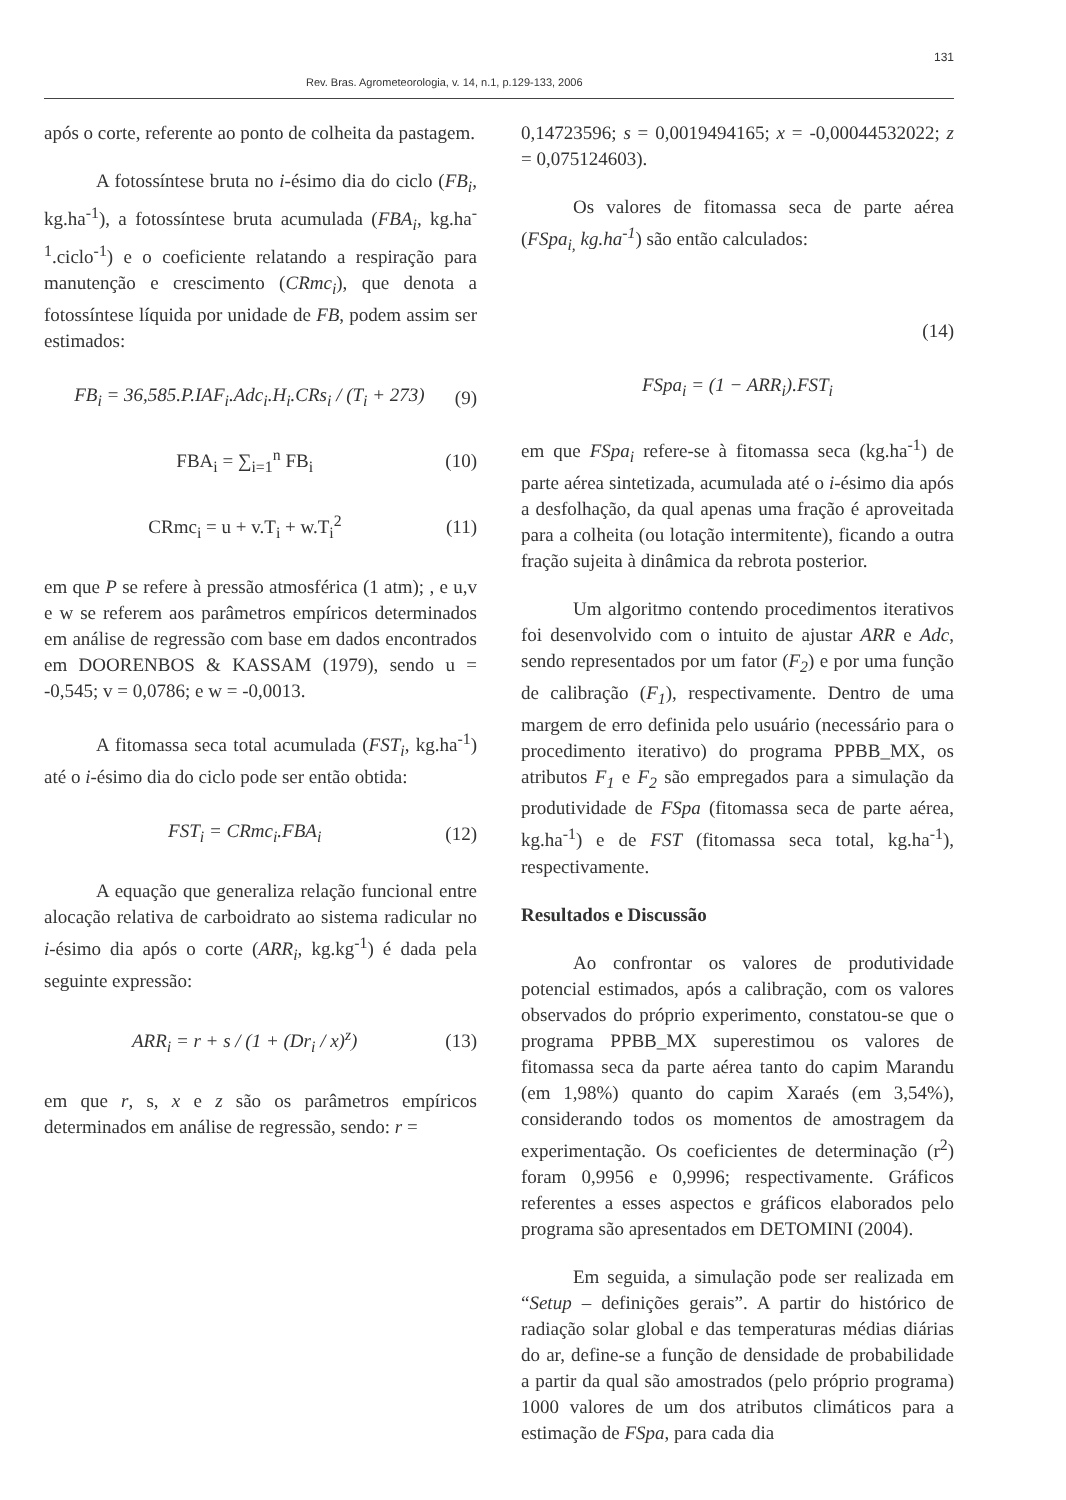131
Rev. Bras. Agrometeorologia, v. 14, n.1, p.129-133, 2006
após o corte, referente ao ponto de colheita da pastagem.
A fotossíntese bruta no i-ésimo dia do ciclo (FB<sub>i</sub>, kg.ha<sup>-1</sup>), a fotossíntese bruta acumulada (FBA<sub>i</sub>, kg.ha<sup>-1</sup>.ciclo<sup>-1</sup>) e o coeficiente relatando a respiração para manutenção e crescimento (CRmc<sub>i</sub>), que denota a fotossíntese líquida por unidade de FB, podem assim ser estimados:
FB<sub>i</sub> = 36,585.P.IAF<sub>i</sub>.Adc<sub>i</sub>.H<sub>i</sub>.CRs<sub>i</sub> / (T<sub>i</sub> + 273) (9)
FBA<sub>i</sub> = ∑<sub>i=1</sub><sup>n</sup> FB<sub>i</sub> (10)
CRmc<sub>i</sub> = u + v.T<sub>i</sub> + w.T<sub>i</sub><sup>2</sup> (11)
em que P se refere à pressão atmosférica (1 atm); , e u,v e w se referem aos parâmetros empíricos determinados em análise de regressão com base em dados encontrados em DOORENBOS & KASSAM (1979), sendo u = -0,545; v = 0,0786; e w = -0,0013.
A fitomassa seca total acumulada (FST<sub>i</sub>, kg.ha<sup>-1</sup>) até o i-ésimo dia do ciclo pode ser então obtida:
FST<sub>i</sub> = CRmc<sub>i</sub>.FBA<sub>i</sub> (12)
A equação que generaliza relação funcional entre alocação relativa de carboidrato ao sistema radicular no i-ésimo dia após o corte (ARR<sub>i</sub>, kg.kg<sup>-1</sup>) é dada pela seguinte expressão:
ARR<sub>i</sub> = r + s / (1 + (Dr<sub>i</sub> / x)<sup>z</sup>) (13)
em que r, s, x e z são os parâmetros empíricos determinados em análise de regressão, sendo: r =
0,14723596; s = 0,0019494165; x = -0,00044532022; z = 0,075124603).
Os valores de fitomassa seca de parte aérea (FSpa<sub>i,</sub> kg.ha<sup>-1</sup>) são então calculados:
(14)
FSpa<sub>i</sub> = (1 − ARR<sub>i</sub>).FST<sub>i</sub>
em que FSpa<sub>i</sub> refere-se à fitomassa seca (kg.ha<sup>-1</sup>) de parte aérea sintetizada, acumulada até o i-ésimo dia após a desfolhação, da qual apenas uma fração é aproveitada para a colheita (ou lotação intermitente), ficando a outra fração sujeita à dinâmica da rebrota posterior.
Um algoritmo contendo procedimentos iterativos foi desenvolvido com o intuito de ajustar ARR e Adc, sendo representados por um fator (F<sub>2</sub>) e por uma função de calibração (F<sub>1</sub>), respectivamente. Dentro de uma margem de erro definida pelo usuário (necessário para o procedimento iterativo) do programa PPBB_MX, os atributos F<sub>1</sub> e F<sub>2</sub> são empregados para a simulação da produtividade de FSpa (fitomassa seca de parte aérea, kg.ha<sup>-1</sup>) e de FST (fitomassa seca total, kg.ha<sup>-1</sup>), respectivamente.
Resultados e Discussão
Ao confrontar os valores de produtividade potencial estimados, após a calibração, com os valores observados do próprio experimento, constatou-se que o programa PPBB_MX superestimou os valores de fitomassa seca da parte aérea tanto do capim Marandu (em 1,98%) quanto do capim Xaraés (em 3,54%), considerando todos os momentos de amostragem da experimentação. Os coeficientes de determinação (r<sup>2</sup>) foram 0,9956 e 0,9996; respectivamente. Gráficos referentes a esses aspectos e gráficos elaborados pelo programa são apresentados em DETOMINI (2004).
Em seguida, a simulação pode ser realizada em “Setup – definições gerais”. A partir do histórico de radiação solar global e das temperaturas médias diárias do ar, define-se a função de densidade de probabilidade a partir da qual são amostrados (pelo próprio programa) 1000 valores de um dos atributos climáticos para a estimação de FSpa, para cada dia